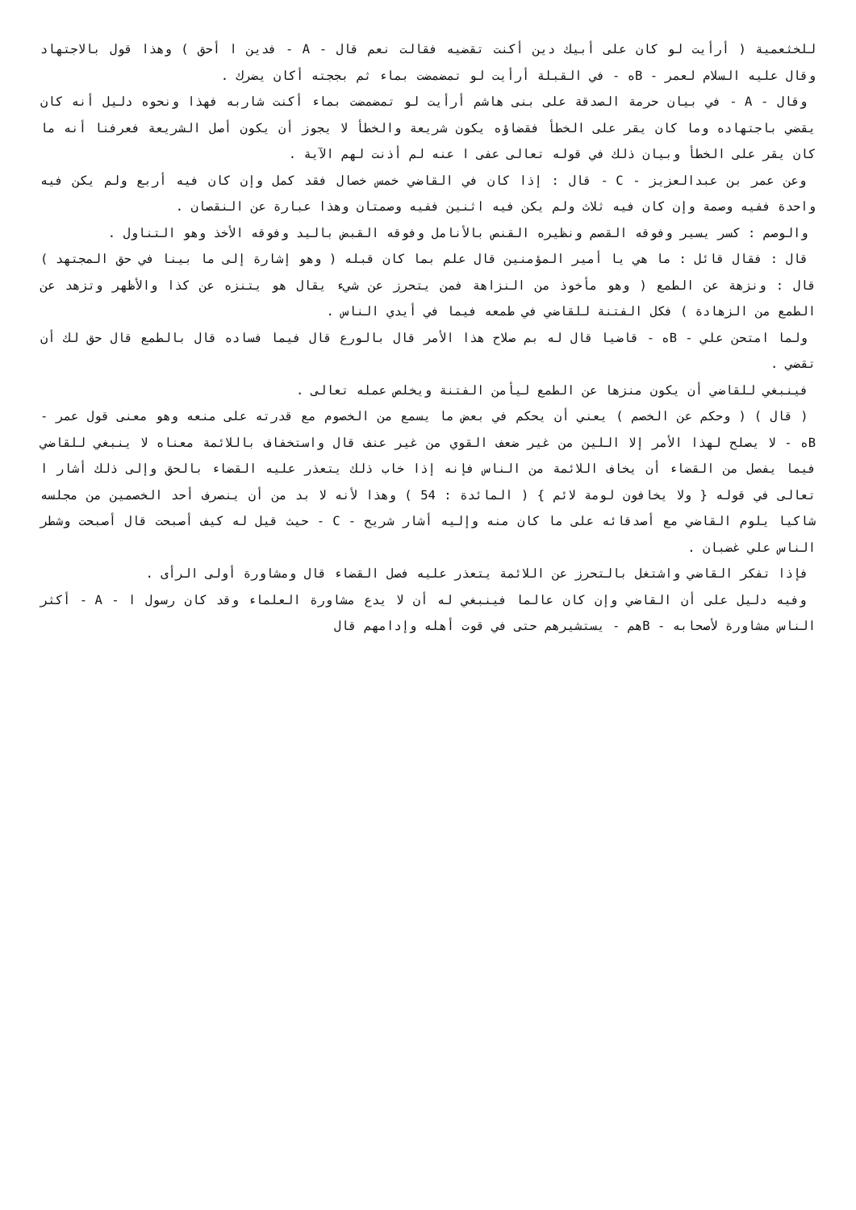للخثعمية ( أرأيت لو كان على أبيك دين أكنت تقضيه فقالت نعم قال - A - فدين ا أحق ) وهذا قول بالاجتهاد وقال عليه السلام لعمر - Bه - في القبلة أرأيت لو تمضمضت بماء ثم بججته أكان يضرك .
وقال - A - في بيان حرمة الصدقة على بنى هاشم أرأيت لو تمضمضت بماء أكنت شاربه فهذا ونحوه دليل أنه كان يقضي باجتهاده وما كان يقر على الخطأ فقضاؤه يكون شريعة والخطأ لا يجوز أن يكون أصل الشريعة فعرفنا أنه ما كان يقر على الخطأ وبيان ذلك في قوله تعالى عفى ا عنه لم أذنت لهم الآية .
وعن عمر بن عبدالعزيز - C - قال : إذا كان في القاضي خمس خصال فقد كمل وإن كان فيه أربع ولم يكن فيه واحدة ففيه وصمة وإن كان فيه ثلاث ولم يكن فيه اثنين ففيه وصمتان وهذا عبارة عن النقصان .
والوصم : كسر يسير وفوقه القصم ونظيره القنص بالأنامل وفوقه القبض باليد وفوقه الأخذ وهو التناول .
قال : فقال قائل : ما هي يا أمير المؤمنين قال علم بما كان قبله ( وهو إشارة إلى ما بينا في حق المجتهد ) قال : ونزهة عن الطمع ( وهو مأخوذ من النزاهة فمن يتحرز عن شيء يقال هو يتنزه عن كذا والأظهر وتزهد عن الطمع من الزهادة ) فكل الفتنة للقاضي في طمعه فيما في أيدي الناس .
ولما امتحن علي - Bه - قاضيا قال له بم صلاح هذا الأمر قال بالورع قال فيما فساده قال بالطمع قال حق لك أن تقضي .
فينبغي للقاضي أن يكون منزها عن الطمع ليأمن الفتنة ويخلص عمله تعالى .
( قال ) ( وحكم عن الخصم ) يعني أن يحكم في بعض ما يسمع من الخصوم مع قدرته على منعه وهو معنى قول عمر - Bه - لا يصلح لهذا الأمر إلا اللين من غير ضعف القوي من غير عنف قال واستخفاف باللائمة معناه لا ينبغي للقاضي فيما يفصل من القضاء أن يخاف اللائمة من الناس فإنه إذا خاب ذلك يتعذر عليه القضاء بالحق وإلى ذلك أشار ا تعالى في قوله { ولا يخافون لومة لائم } ( المائدة : 54 ) وهذا لأنه لا بد من أن ينصرف أحد الخصمين من مجلسه شاكيا يلوم القاضي مع أصدقائه على ما كان منه وإليه أشار شريح - C - حيث قيل له كيف أصبحت قال أصبحت وشطر الناس علي غضبان .
فإذا تفكر القاضي واشتغل بالتحرز عن اللائمة يتعذر عليه فصل القضاء قال ومشاورة أولى الرأى .
وفيه دليل على أن القاضي وإن كان عالما فينبغي له أن لا يدع مشاورة العلماء وقد كان رسول ا - A - أكثر الناس مشاورة لأصحابه - Bهم - يستشيرهم حتى في قوت أهله وإدامهم قال